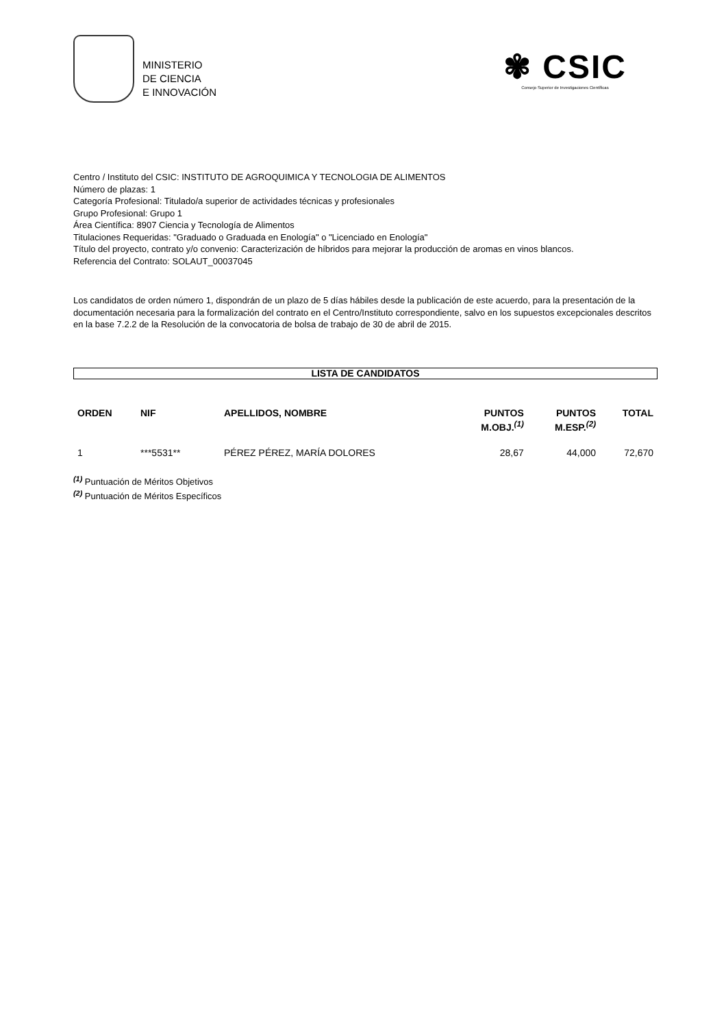MINISTERIO
DE CIENCIA
E INNOVACIÓN
✾ CSIC
Consejo Superior de Investigaciones Científicas
Centro / Instituto del CSIC: INSTITUTO DE AGROQUIMICA Y TECNOLOGIA DE ALIMENTOS
Número de plazas: 1
Categoría Profesional: Titulado/a superior de actividades técnicas y profesionales
Grupo Profesional: Grupo 1
Área Científica: 8907 Ciencia y Tecnología de Alimentos
Titulaciones Requeridas: "Graduado o Graduada en Enología" o "Licenciado en Enología"
Título del proyecto, contrato y/o convenio: Caracterización de híbridos para mejorar la producción de aromas en vinos blancos.
Referencia del Contrato: SOLAUT_00037045
Los candidatos de orden número 1, dispondrán de un plazo de 5 días hábiles desde la publicación de este acuerdo, para la presentación de la documentación necesaria para la formalización del contrato en el Centro/Instituto correspondiente, salvo en los supuestos excepcionales descritos en la base 7.2.2 de la Resolución de la convocatoria de bolsa de trabajo de 30 de abril de 2015.
LISTA DE CANDIDATOS
| ORDEN | NIF | APELLIDOS, NOMBRE | PUNTOS M.OBJ.<sup>(1)</sup> | PUNTOS M.ESP.<sup>(2)</sup> | TOTAL |
| --- | --- | --- | --- | --- | --- |
| 1 | ***5531** | PÉREZ PÉREZ, MARÍA DOLORES | 28,67 | 44,000 | 72,670 |
<sup>(1)</sup> Puntuación de Méritos Objetivos
<sup>(2)</sup> Puntuación de Méritos Específicos